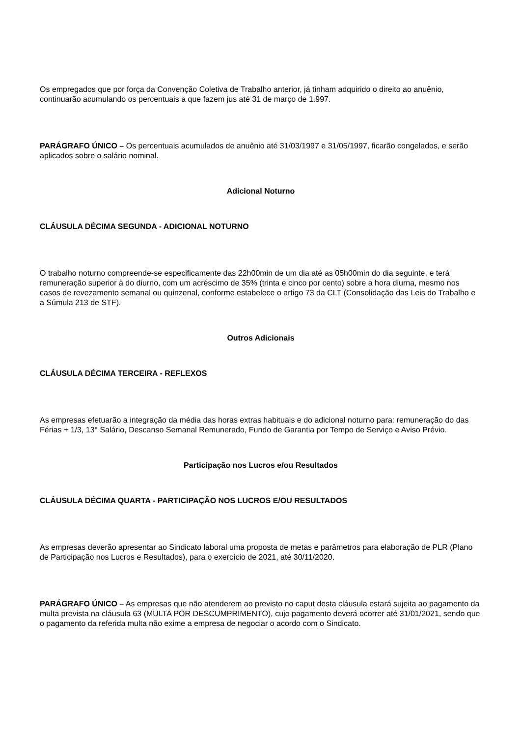Os empregados que por força da Convenção Coletiva de Trabalho anterior, já tinham adquirido o direito ao anuênio, continuarão acumulando os percentuais a que fazem jus até 31 de março de 1.997.
PARÁGRAFO ÚNICO – Os percentuais acumulados de anuênio até 31/03/1997 e 31/05/1997, ficarão congelados, e serão aplicados sobre o salário nominal.
Adicional Noturno
CLÁUSULA DÉCIMA SEGUNDA - ADICIONAL NOTURNO
O trabalho noturno compreende-se especificamente das 22h00min de um dia até as 05h00min do dia seguinte, e terá remuneração superior à do diurno, com um acréscimo de 35% (trinta e cinco por cento) sobre a hora diurna, mesmo nos casos de revezamento semanal ou quinzenal, conforme estabelece o artigo 73 da CLT (Consolidação das Leis do Trabalho e a Súmula 213 de STF).
Outros Adicionais
CLÁUSULA DÉCIMA TERCEIRA - REFLEXOS
As empresas efetuarão a integração da média das horas extras habituais e do adicional noturno para: remuneração do das Férias + 1/3, 13° Salário, Descanso Semanal Remunerado, Fundo de Garantia por Tempo de Serviço e Aviso Prévio.
Participação nos Lucros e/ou Resultados
CLÁUSULA DÉCIMA QUARTA - PARTICIPAÇÃO NOS LUCROS E/OU RESULTADOS
As empresas deverão apresentar ao Sindicato laboral uma proposta de metas e parâmetros para elaboração de PLR (Plano de Participação nos Lucros e Resultados), para o exercício de 2021, até 30/11/2020.
PARÁGRAFO ÚNICO – As empresas que não atenderem ao previsto no caput desta cláusula estará sujeita ao pagamento da multa prevista na cláusula 63 (MULTA POR DESCUMPRIMENTO), cujo pagamento deverá ocorrer até 31/01/2021, sendo que o pagamento da referida multa não exime a empresa de negociar o acordo com o Sindicato.